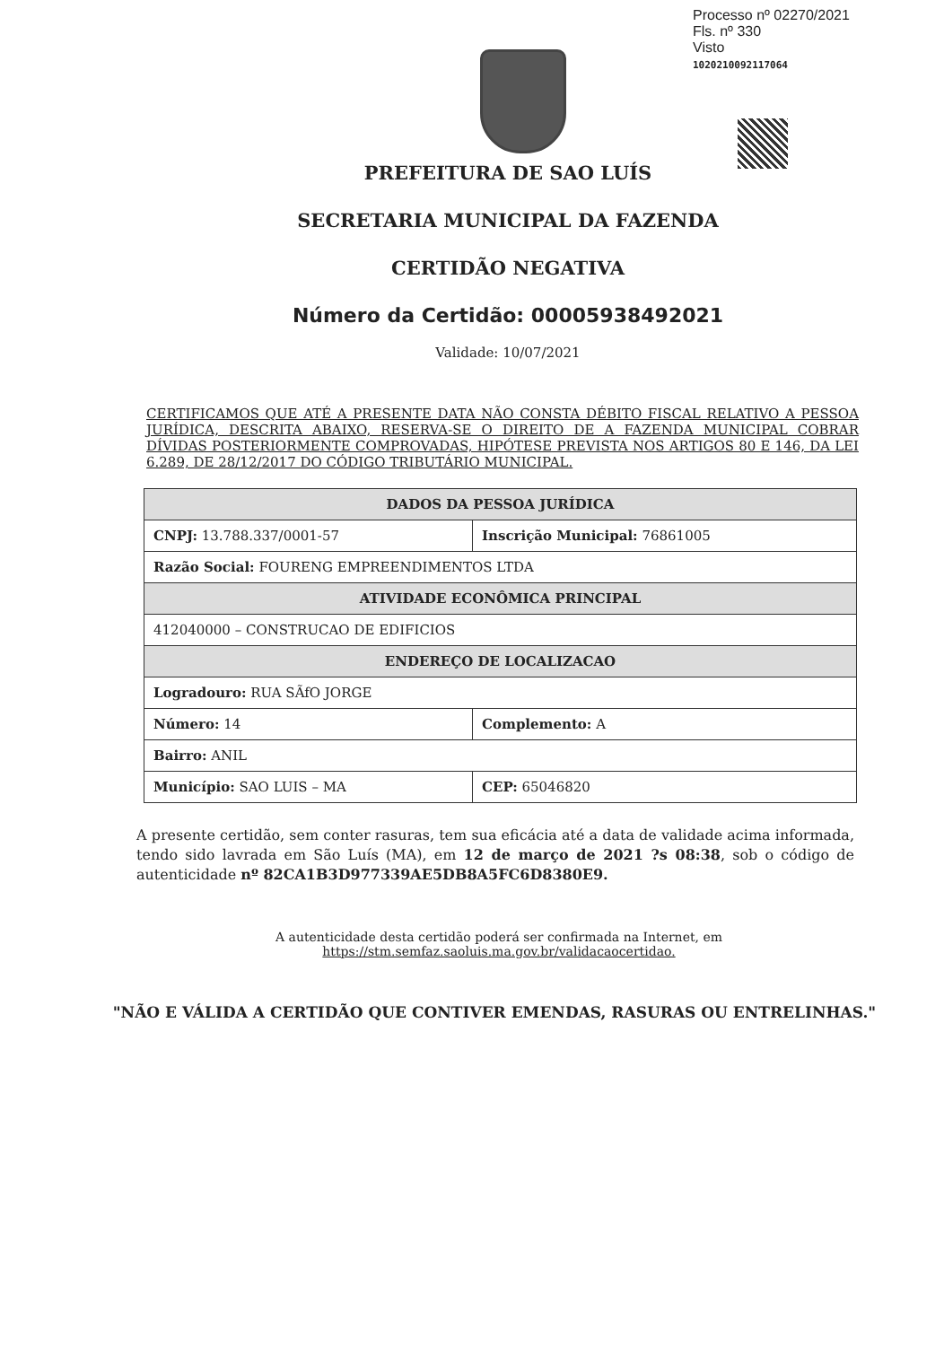Processo nº 02270/2021
Fls. nº 330
Visto
1020210092117064
PREFEITURA DE SAO LUÍS
SECRETARIA MUNICIPAL DA FAZENDA
CERTIDÃO NEGATIVA
Número da Certidão: 00005938492021
Validade: 10/07/2021
CERTIFICAMOS QUE ATÉ A PRESENTE DATA NÃO CONSTA DÉBITO FISCAL RELATIVO A PESSOA JURÍDICA, DESCRITA ABAIXO, RESERVA-SE O DIREITO DE A FAZENDA MUNICIPAL COBRAR DÍVIDAS POSTERIORMENTE COMPROVADAS, HIPÓTESE PREVISTA NOS ARTIGOS 80 E 146, DA LEI 6.289, DE 28/12/2017 DO CÓDIGO TRIBUTÁRIO MUNICIPAL.
| DADOS DA PESSOA JURÍDICA | | |
| --- | --- | --- |
| CNPJ: 13.788.337/0001-57 | Inscrição Municipal: 76861005 | |
| Razão Social: FOURENG EMPREENDIMENTOS LTDA | | |
| ATIVIDADE ECONÔMICA PRINCIPAL | | |
| 412040000 – CONSTRUCAO DE EDIFICIOS | | |
| ENDEREÇO DE LOCALIZACAO | | |
| Logradouro: RUA SÃfO JORGE | | |
| Número: 14 | Complemento: A | |
| Bairro: ANIL | | |
| Município: SAO LUIS – MA | | CEP: 65046820 |
A presente certidão, sem conter rasuras, tem sua eficácia até a data de validade acima informada, tendo sido lavrada em São Luís (MA), em 12 de março de 2021 ?s 08:38, sob o código de autenticidade nº 82CA1B3D977339AE5DB8A5FC6D8380E9.
A autenticidade desta certidão poderá ser confirmada na Internet, em
https://stm.semfaz.saoluis.ma.gov.br/validacaocertidao.
"NÃO E VÁLIDA A CERTIDÃO QUE CONTIVER EMENDAS, RASURAS OU ENTRELINHAS."